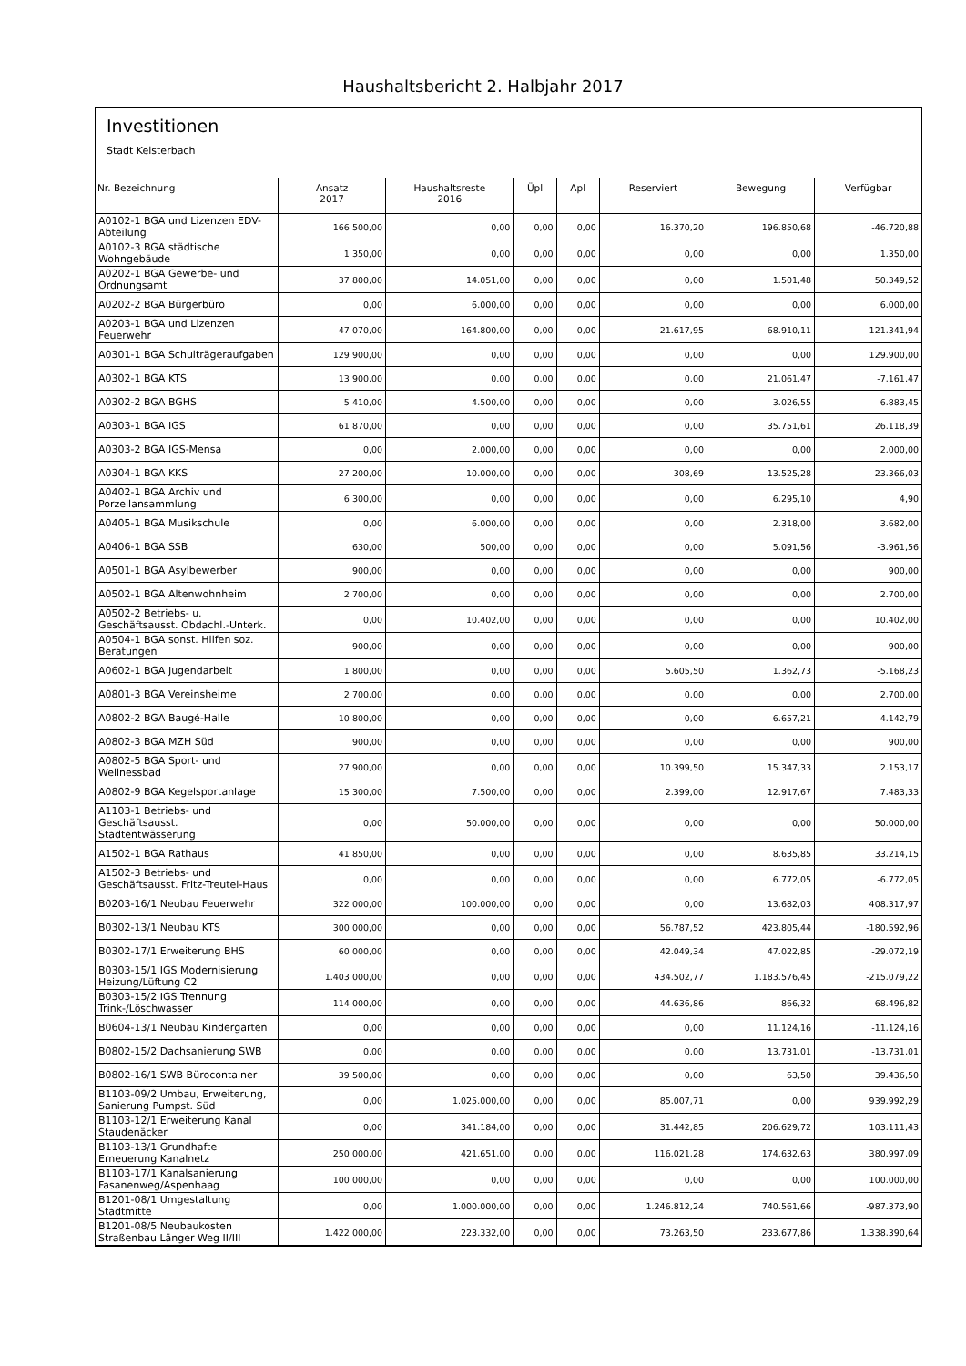Haushaltsbericht 2. Halbjahr 2017
Investitionen
Stadt Kelsterbach
| Nr. Bezeichnung | Ansatz 2017 | Haushaltsreste 2016 | Üpl | Apl | Reserviert | Bewegung | Verfügbar |
| --- | --- | --- | --- | --- | --- | --- | --- |
| A0102-1 BGA und Lizenzen EDV-Abteilung | 166.500,00 | 0,00 | 0,00 | 0,00 | 16.370,20 | 196.850,68 | -46.720,88 |
| A0102-3 BGA städtische Wohngebäude | 1.350,00 | 0,00 | 0,00 | 0,00 | 0,00 | 0,00 | 1.350,00 |
| A0202-1 BGA Gewerbe- und Ordnungsamt | 37.800,00 | 14.051,00 | 0,00 | 0,00 | 0,00 | 1.501,48 | 50.349,52 |
| A0202-2 BGA Bürgerbüro | 0,00 | 6.000,00 | 0,00 | 0,00 | 0,00 | 0,00 | 6.000,00 |
| A0203-1 BGA und Lizenzen Feuerwehr | 47.070,00 | 164.800,00 | 0,00 | 0,00 | 21.617,95 | 68.910,11 | 121.341,94 |
| A0301-1 BGA Schulträgeraufgaben | 129.900,00 | 0,00 | 0,00 | 0,00 | 0,00 | 0,00 | 129.900,00 |
| A0302-1 BGA KTS | 13.900,00 | 0,00 | 0,00 | 0,00 | 0,00 | 21.061,47 | -7.161,47 |
| A0302-2 BGA BGHS | 5.410,00 | 4.500,00 | 0,00 | 0,00 | 0,00 | 3.026,55 | 6.883,45 |
| A0303-1 BGA IGS | 61.870,00 | 0,00 | 0,00 | 0,00 | 0,00 | 35.751,61 | 26.118,39 |
| A0303-2 BGA IGS-Mensa | 0,00 | 2.000,00 | 0,00 | 0,00 | 0,00 | 0,00 | 2.000,00 |
| A0304-1 BGA KKS | 27.200,00 | 10.000,00 | 0,00 | 0,00 | 308,69 | 13.525,28 | 23.366,03 |
| A0402-1 BGA Archiv und Porzellansammlung | 6.300,00 | 0,00 | 0,00 | 0,00 | 0,00 | 6.295,10 | 4,90 |
| A0405-1 BGA Musikschule | 0,00 | 6.000,00 | 0,00 | 0,00 | 0,00 | 2.318,00 | 3.682,00 |
| A0406-1 BGA SSB | 630,00 | 500,00 | 0,00 | 0,00 | 0,00 | 5.091,56 | -3.961,56 |
| A0501-1 BGA Asylbewerber | 900,00 | 0,00 | 0,00 | 0,00 | 0,00 | 0,00 | 900,00 |
| A0502-1 BGA Altenwohnheim | 2.700,00 | 0,00 | 0,00 | 0,00 | 0,00 | 0,00 | 2.700,00 |
| A0502-2 Betriebs- u. Geschäftsausst. Obdachl.-Unterk. | 0,00 | 10.402,00 | 0,00 | 0,00 | 0,00 | 0,00 | 10.402,00 |
| A0504-1 BGA sonst. Hilfen soz. Beratungen | 900,00 | 0,00 | 0,00 | 0,00 | 0,00 | 0,00 | 900,00 |
| A0602-1 BGA Jugendarbeit | 1.800,00 | 0,00 | 0,00 | 0,00 | 5.605,50 | 1.362,73 | -5.168,23 |
| A0801-3 BGA Vereinsheime | 2.700,00 | 0,00 | 0,00 | 0,00 | 0,00 | 0,00 | 2.700,00 |
| A0802-2 BGA Baugé-Halle | 10.800,00 | 0,00 | 0,00 | 0,00 | 0,00 | 6.657,21 | 4.142,79 |
| A0802-3 BGA MZH Süd | 900,00 | 0,00 | 0,00 | 0,00 | 0,00 | 0,00 | 900,00 |
| A0802-5 BGA Sport- und Wellnessbad | 27.900,00 | 0,00 | 0,00 | 0,00 | 10.399,50 | 15.347,33 | 2.153,17 |
| A0802-9 BGA Kegelsportanlage | 15.300,00 | 7.500,00 | 0,00 | 0,00 | 2.399,00 | 12.917,67 | 7.483,33 |
| A1103-1 Betriebs- und Geschäftsausst. Stadtentwässerung | 0,00 | 50.000,00 | 0,00 | 0,00 | 0,00 | 0,00 | 50.000,00 |
| A1502-1 BGA Rathaus | 41.850,00 | 0,00 | 0,00 | 0,00 | 0,00 | 8.635,85 | 33.214,15 |
| A1502-3 Betriebs- und Geschäftsausst. Fritz-Treutel-Haus | 0,00 | 0,00 | 0,00 | 0,00 | 0,00 | 6.772,05 | -6.772,05 |
| B0203-16/1 Neubau Feuerwehr | 322.000,00 | 100.000,00 | 0,00 | 0,00 | 0,00 | 13.682,03 | 408.317,97 |
| B0302-13/1 Neubau KTS | 300.000,00 | 0,00 | 0,00 | 0,00 | 56.787,52 | 423.805,44 | -180.592,96 |
| B0302-17/1 Erweiterung BHS | 60.000,00 | 0,00 | 0,00 | 0,00 | 42.049,34 | 47.022,85 | -29.072,19 |
| B0303-15/1 IGS Modernisierung Heizung/Lüftung C2 | 1.403.000,00 | 0,00 | 0,00 | 0,00 | 434.502,77 | 1.183.576,45 | -215.079,22 |
| B0303-15/2 IGS Trennung Trink-/Löschwasser | 114.000,00 | 0,00 | 0,00 | 0,00 | 44.636,86 | 866,32 | 68.496,82 |
| B0604-13/1 Neubau Kindergarten | 0,00 | 0,00 | 0,00 | 0,00 | 0,00 | 11.124,16 | -11.124,16 |
| B0802-15/2 Dachsanierung SWB | 0,00 | 0,00 | 0,00 | 0,00 | 0,00 | 13.731,01 | -13.731,01 |
| B0802-16/1 SWB Bürocontainer | 39.500,00 | 0,00 | 0,00 | 0,00 | 0,00 | 63,50 | 39.436,50 |
| B1103-09/2 Umbau, Erweiterung, Sanierung Pumpst. Süd | 0,00 | 1.025.000,00 | 0,00 | 0,00 | 85.007,71 | 0,00 | 939.992,29 |
| B1103-12/1 Erweiterung Kanal Staudenäcker | 0,00 | 341.184,00 | 0,00 | 0,00 | 31.442,85 | 206.629,72 | 103.111,43 |
| B1103-13/1 Grundhafte Erneuerung Kanalnetz | 250.000,00 | 421.651,00 | 0,00 | 0,00 | 116.021,28 | 174.632,63 | 380.997,09 |
| B1103-17/1 Kanalsanierung Fasanenweg/Aspenhaag | 100.000,00 | 0,00 | 0,00 | 0,00 | 0,00 | 0,00 | 100.000,00 |
| B1201-08/1 Umgestaltung Stadtmitte | 0,00 | 1.000.000,00 | 0,00 | 0,00 | 1.246.812,24 | 740.561,66 | -987.373,90 |
| B1201-08/5 Neubaukosten Straßenbau Länger Weg II/III | 1.422.000,00 | 223.332,00 | 0,00 | 0,00 | 73.263,50 | 233.677,86 | 1.338.390,64 |